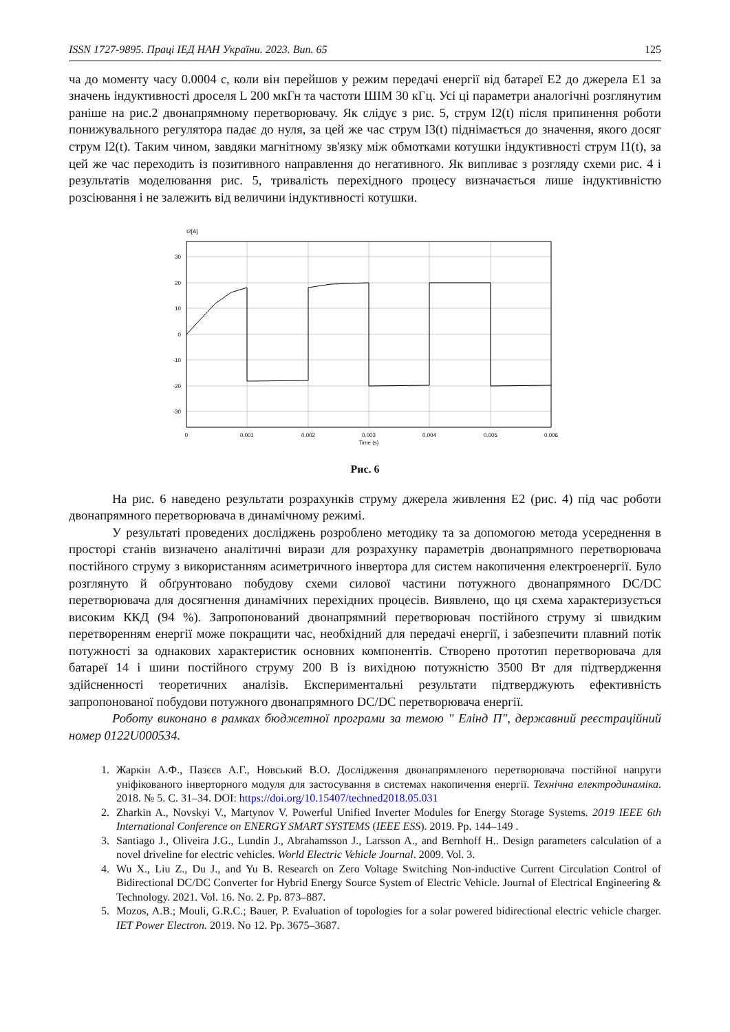ISSN 1727-9895. Праці ІЕД НАН України. 2023. Вип. 65 125
ча до моменту часу 0.0004 с, коли він перейшов у режим передачі енергії від батареї E2 до джерела E1 за значень індуктивності дроселя L 200 мкГн та частоти ШІМ 30 кГц. Усі ці параметри аналогічні розглянутим раніше на рис.2 двонапрямному перетворювачу. Як слідує з рис. 5, струм I2(t) після припинення роботи понижувального регулятора падає до нуля, за цей же час струм I3(t) піднімається до значення, якого досяг струм I2(t). Таким чином, завдяки магнітному зв'язку між обмотками котушки індуктивності струм I1(t), за цей же час переходить із позитивного направлення до негативного. Як випливає з розгляду схеми рис. 4 і результатів моделювання рис. 5, тривалість перехідного процесу визначається лише індуктивністю розсіювання і не залежить від величини індуктивності котушки.
I2[A]
30
20
10
0
-10
-20
-30
0
0.001
0.002
0.003
0.004
0.005
0.006
Time (s)
Рис. 6
На рис. 6 наведено результати розрахунків струму джерела живлення E2 (рис. 4) під час роботи двонапрямного перетворювача в динамічному режимі.
У результаті проведених досліджень розроблено методику та за допомогою метода усереднення в просторі станів визначено аналітичні вирази для розрахунку параметрів двонапрямного перетворювача постійного струму з використанням асиметричного інвертора для систем накопичення електроенергії. Було розглянуто й обґрунтовано побудову схеми силової частини потужного двонапрямного DC/DC перетворювача для досягнення динамічних перехідних процесів. Виявлено, що ця схема характеризується високим ККД (94 %). Запропонований двонапрямний перетворювач постійного струму зі швидким перетворенням енергії може покращити час, необхідний для передачі енергії, і забезпечити плавний потік потужності за однакових характеристик основних компонентів. Створено прототип перетворювача для батареї 14 і шини постійного струму 200 В із вихідною потужністю 3500 Вт для підтвердження здійсненності теоретичних аналізів. Експериментальні результати підтверджують ефективність запропонованої побудови потужного двонапрямного DC/DC перетворювача енергії.
Роботу виконано в рамках бюджетної програми за темою " Елінд П", державний реєстраційний номер 0122U000534.
1. Жаркін А.Ф., Пазєєв А.Г., Новський В.О. Дослідження двонапрямленого перетворювача постійної напруги уніфікованого інверторного модуля для застосування в системах накопичення енергії. Технічна електродинаміка. 2018. № 5. С. 31–34. DOI: https://doi.org/10.15407/techned2018.05.031
2. Zharkin A., Novskyi V., Martynov V. Powerful Unified Inverter Modules for Energy Storage Systems. 2019 IEEE 6th International Conference on ENERGY SMART SYSTEMS (IEEE ESS). 2019. Pp. 144–149 .
3. Santiago J., Oliveira J.G., Lundin J., Abrahamsson J., Larsson A., and Bernhoff H.. Design parameters calculation of a novel driveline for electric vehicles. World Electric Vehicle Journal. 2009. Vol. 3.
4. Wu X., Liu Z., Du J., and Yu B. Research on Zero Voltage Switching Non-inductive Current Circulation Control of Bidirectional DC/DC Converter for Hybrid Energy Source System of Electric Vehicle. Journal of Electrical Engineering & Technology. 2021. Vol. 16. No. 2. Pp. 873–887.
5. Mozos, A.B.; Mouli, G.R.C.; Bauer, P. Evaluation of topologies for a solar powered bidirectional electric vehicle charger. IET Power Electron. 2019. No 12. Pp. 3675–3687.